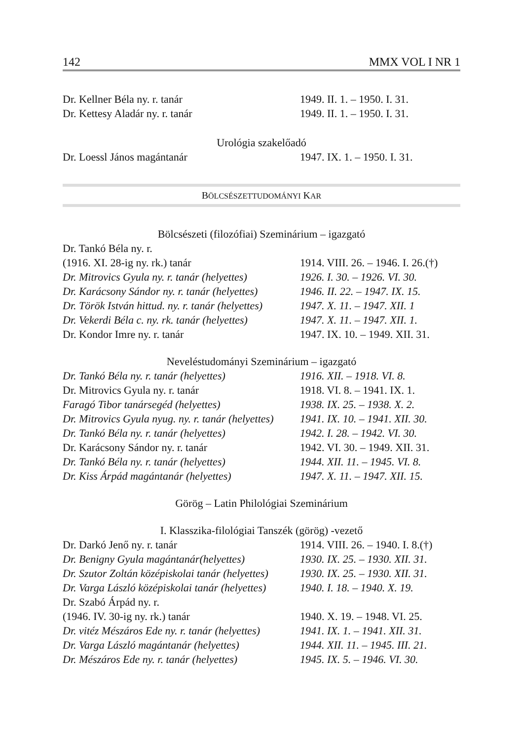142 MMX VOL I NR 1
| Dr. Kellner Béla ny. r. tanár | 1949. II. 1. – 1950. I. 31. |
| Dr. Kettesy Aladár ny. r. tanár | 1949. II. 1. – 1950. I. 31. |
Urológia szakelőadó
| Dr. Loessl János magántanár | 1947. IX. 1. – 1950. I. 31. |
BÖLCSÉSZETTUDOMÁNYI KAR
Bölcsészeti (filozófiai) Szeminárium – igazgató
| Dr. Tankó Béla ny. r. | |
| (1916. XI. 28-ig ny. rk.) tanár | 1914. VIII. 26. – 1946. I. 26.(†) |
| Dr. Mitrovics Gyula ny. r. tanár (helyettes) | 1926. I. 30. – 1926. VI. 30. |
| Dr. Karácsony Sándor ny. r. tanár (helyettes) | 1946. II. 22. – 1947. IX. 15. |
| Dr. Török István hittud. ny. r. tanár (helyettes) | 1947. X. 11. – 1947. XII. 1 |
| Dr. Vekerdi Béla c. ny. rk. tanár (helyettes) | 1947. X. 11. – 1947. XII. 1. |
| Dr. Kondor Imre ny. r. tanár | 1947. IX. 10. – 1949. XII. 31. |
Neveléstudományi Szeminárium – igazgató
| Dr. Tankó Béla ny. r. tanár (helyettes) | 1916. XII. – 1918. VI. 8. |
| Dr. Mitrovics Gyula ny. r. tanár | 1918. VI. 8. – 1941. IX. 1. |
| Faragó Tibor tanársegéd (helyettes) | 1938. IX. 25. – 1938. X. 2. |
| Dr. Mitrovics Gyula nyug. ny. r. tanár (helyettes) | 1941. IX. 10. – 1941. XII. 30. |
| Dr. Tankó Béla ny. r. tanár (helyettes) | 1942. I. 28. – 1942. VI. 30. |
| Dr. Karácsony Sándor ny. r. tanár | 1942. VI. 30. – 1949. XII. 31. |
| Dr. Tankó Béla ny. r. tanár (helyettes) | 1944. XII. 11. – 1945. VI. 8. |
| Dr. Kiss Árpád magántanár (helyettes) | 1947. X. 11. – 1947. XII. 15. |
Görög – Latin Philológiai Szeminárium
I. Klasszika-filológiai Tanszék (görög) -vezető
| Dr. Darkó Jenő ny. r. tanár | 1914. VIII. 26. – 1940. I. 8.(†) |
| Dr. Benigny Gyula magántanár(helyettes) | 1930. IX. 25. – 1930. XII. 31. |
| Dr. Szutor Zoltán középiskolai tanár (helyettes) | 1930. IX. 25. – 1930. XII. 31. |
| Dr. Varga László középiskolai tanár (helyettes) | 1940. I. 18. – 1940. X. 19. |
| Dr. Szabó Árpád ny. r. | |
| (1946. IV. 30-ig ny. rk.) tanár | 1940. X. 19. – 1948. VI. 25. |
| Dr. vitéz Mészáros Ede ny. r. tanár (helyettes) | 1941. IX. 1. – 1941. XII. 31. |
| Dr. Varga László magántanár (helyettes) | 1944. XII. 11. – 1945. III. 21. |
| Dr. Mészáros Ede ny. r. tanár (helyettes) | 1945. IX. 5. – 1946. VI. 30. |